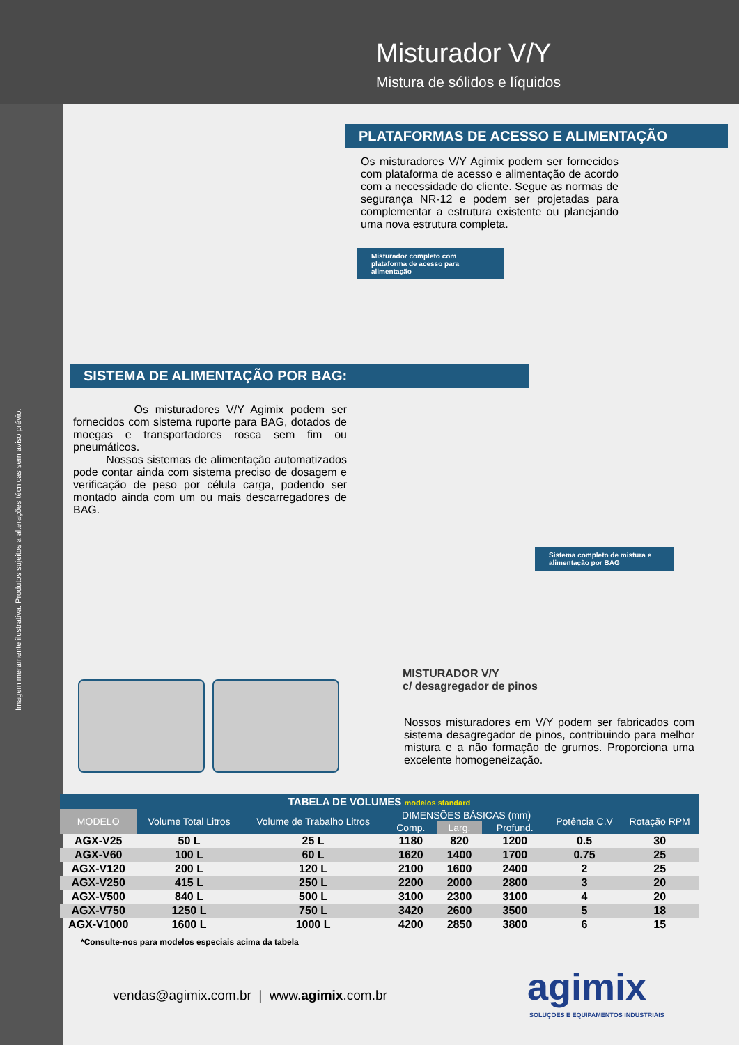Misturador V/Y
Mistura de sólidos e líquidos
Imagem meramente ilustrativa. Produtos sujeitos a alterações técnicas sem aviso prévio.
PLATAFORMAS DE ACESSO E ALIMENTAÇÃO
Os misturadores V/Y Agimix podem ser fornecidos com plataforma de acesso e alimentação de acordo com a necessidade do cliente. Segue as normas de segurança NR-12 e podem ser projetadas para complementar a estrutura existente ou planejando uma nova estrutura completa.
Misturador completo com plataforma de acesso para alimentação
SISTEMA DE ALIMENTAÇÃO POR BAG:
Os misturadores V/Y Agimix podem ser fornecidos com sistema ruporte para BAG, dotados de moegas e transportadores rosca sem fim ou pneumáticos.
Nossos sistemas de alimentação automatizados pode contar ainda com sistema preciso de dosagem e verificação de peso por célula carga, podendo ser montado ainda com um ou mais descarregadores de BAG.
Sistema completo de mistura e alimentação por BAG
MISTURADOR V/Y
c/ desagregador de pinos
Nossos misturadores em V/Y podem ser fabricados com sistema desagregador de pinos, contribuindo para melhor mistura e a não formação de grumos. Proporciona uma excelente homogeneização.
TABELA DE VOLUMES modelos standard
| MODELO | Volume Total Litros | Volume de Trabalho Litros | DIMENSÕES BÁSICAS (mm) | | | Potência C.V | Rotação RPM |
| --- | --- | --- | --- | --- | --- | --- | --- |
| | | | Comp. | Larg. | Profund. | | |
| AGX-V25 | 50 L | 25 L | 1180 | 820 | 1200 | 0.5 | 30 |
| AGX-V60 | 100 L | 60 L | 1620 | 1400 | 1700 | 0.75 | 25 |
| AGX-V120 | 200 L | 120 L | 2100 | 1600 | 2400 | 2 | 25 |
| AGX-V250 | 415 L | 250 L | 2200 | 2000 | 2800 | 3 | 20 |
| AGX-V500 | 840 L | 500 L | 3100 | 2300 | 3100 | 4 | 20 |
| AGX-V750 | 1250 L | 750 L | 3420 | 2600 | 3500 | 5 | 18 |
| AGX-V1000 | 1600 L | 1000 L | 4200 | 2850 | 3800 | 6 | 15 |
*Consulte-nos para modelos especiais acima da tabela
vendas@agimix.com.br | www.agimix.com.br
agimix
SOLUÇÕES E EQUIPAMENTOS INDUSTRIAIS